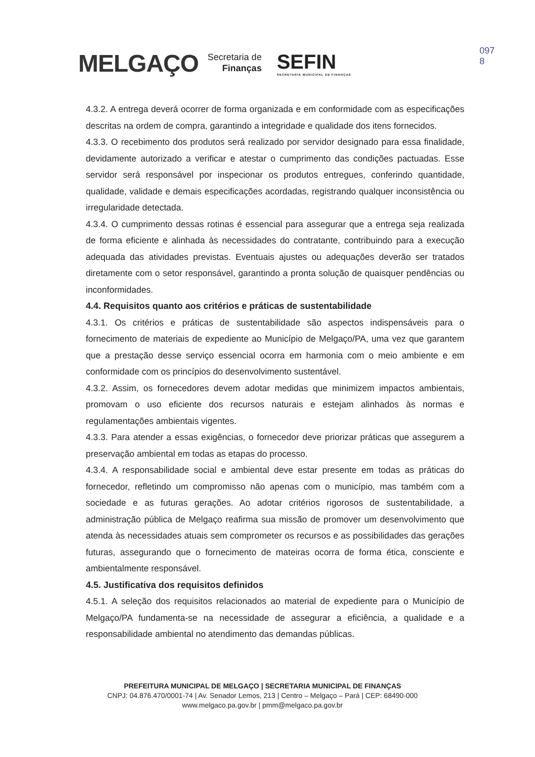MELGAÇO Secretaria de
Finanças SEFIN
SECRETARIA MUNICIPAL DE FINANÇAS
097
8
4.3.2. A entrega deverá ocorrer de forma organizada e em conformidade com as especificações descritas na ordem de compra, garantindo a integridade e qualidade dos itens fornecidos.
4.3.3. O recebimento dos produtos será realizado por servidor designado para essa finalidade, devidamente autorizado a verificar e atestar o cumprimento das condições pactuadas. Esse servidor será responsável por inspecionar os produtos entregues, conferindo quantidade, qualidade, validade e demais especificações acordadas, registrando qualquer inconsistência ou irregularidade detectada.
4.3.4. O cumprimento dessas rotinas é essencial para assegurar que a entrega seja realizada de forma eficiente e alinhada às necessidades do contratante, contribuindo para a execução adequada das atividades previstas. Eventuais ajustes ou adequações deverão ser tratados diretamente com o setor responsável, garantindo a pronta solução de quaisquer pendências ou inconformidades.
4.4. Requisitos quanto aos critérios e práticas de sustentabilidade
4.3.1. Os critérios e práticas de sustentabilidade são aspectos indispensáveis para o fornecimento de materiais de expediente ao Município de Melgaço/PA, uma vez que garantem que a prestação desse serviço essencial ocorra em harmonia com o meio ambiente e em conformidade com os princípios do desenvolvimento sustentável.
4.3.2. Assim, os fornecedores devem adotar medidas que minimizem impactos ambientais, promovam o uso eficiente dos recursos naturais e estejam alinhados às normas e regulamentações ambientais vigentes.
4.3.3. Para atender a essas exigências, o fornecedor deve priorizar práticas que assegurem a preservação ambiental em todas as etapas do processo.
4.3.4. A responsabilidade social e ambiental deve estar presente em todas as práticas do fornecedor, refletindo um compromisso não apenas com o município, mas também com a sociedade e as futuras gerações. Ao adotar critérios rigorosos de sustentabilidade, a administração pública de Melgaço reafirma sua missão de promover um desenvolvimento que atenda às necessidades atuais sem comprometer os recursos e as possibilidades das gerações futuras, assegurando que o fornecimento de mateiras ocorra de forma ética, consciente e ambientalmente responsável.
4.5. Justificativa dos requisitos definidos
4.5.1. A seleção dos requisitos relacionados ao material de expediente para o Município de Melgaço/PA fundamenta-se na necessidade de assegurar a eficiência, a qualidade e a responsabilidade ambiental no atendimento das demandas públicas.
PREFEITURA MUNICIPAL DE MELGAÇO | SECRETARIA MUNICIPAL DE FINANÇAS
CNPJ: 04.876.470/0001-74 | Av. Senador Lemos, 213 | Centro – Melgaço – Pará | CEP: 68490-000
www.melgaco.pa.gov.br | pmm@melgaco.pa.gov.br